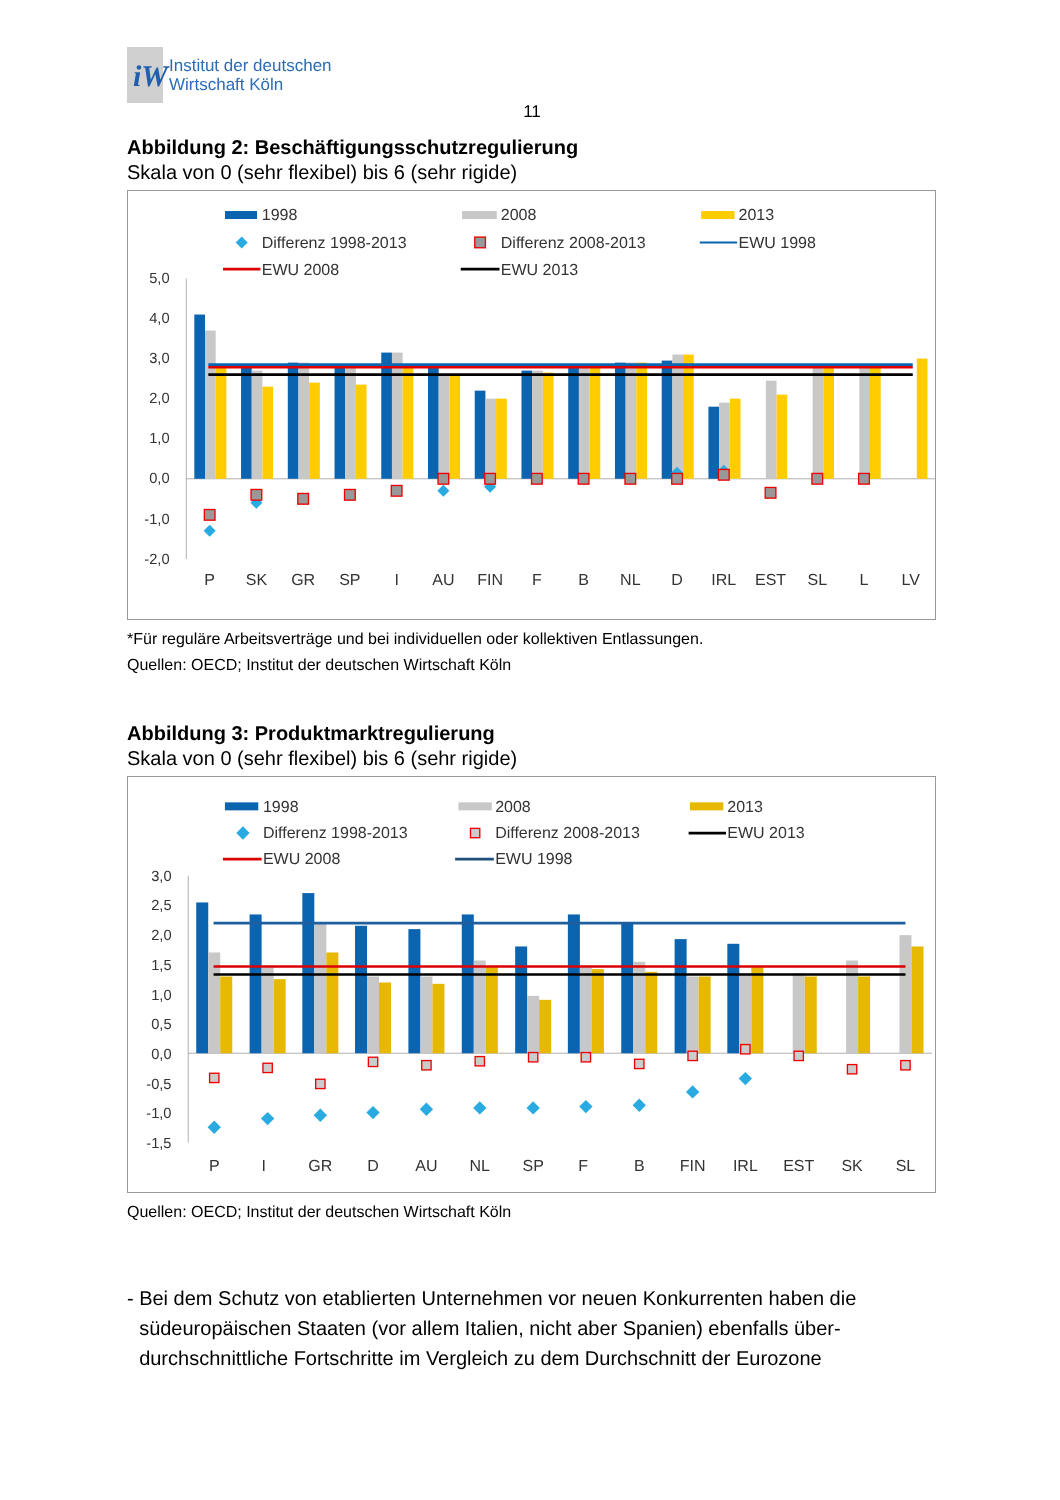iW
Institut der deutschen
Wirtschaft Köln
11
Abbildung 2: Beschäftigungsschutzregulierung
Skala von 0 (sehr flexibel) bis 6 (sehr rigide)
1998
2008
2013
Differenz 1998-2013
Differenz 2008-2013
EWU 1998
EWU 2008
EWU 2013
5,0
4,0
3,0
2,0
1,0
0,0
-1,0
-2,0
P
SK
GR
SP
I
AU
FIN
F
B
NL
D
IRL
EST
SL
L
LV
*Für reguläre Arbeitsverträge und bei individuellen oder kollektiven Entlassungen.
Quellen: OECD; Institut der deutschen Wirtschaft Köln
Abbildung 3: Produktmarktregulierung
Skala von 0 (sehr flexibel) bis 6 (sehr rigide)
1998
2008
2013
Differenz 1998-2013
Differenz 2008-2013
EWU 2013
EWU 2008
EWU 1998
3,0
2,5
2,0
1,5
1,0
0,5
0,0
-0,5
-1,0
-1,5
P
I
GR
D
AU
NL
SP
F
B
FIN
IRL
EST
SK
SL
Quellen: OECD; Institut der deutschen Wirtschaft Köln
- Bei dem Schutz von etablierten Unternehmen vor neuen Konkurrenten haben die südeuropäischen Staaten (vor allem Italien, nicht aber Spanien) ebenfalls über-durchschnittliche Fortschritte im Vergleich zu dem Durchschnitt der Eurozone